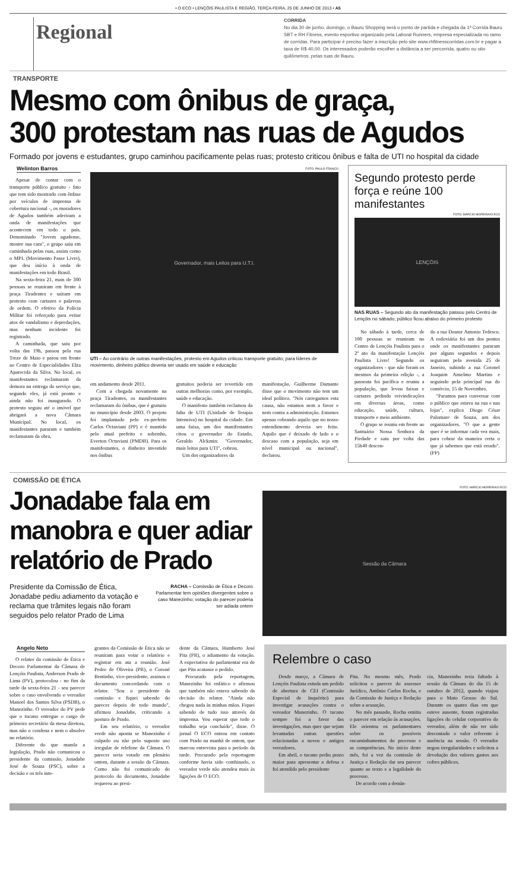• O ECO • LENÇÓIS PAULISTA E REGIÃO, TERÇA-FEIRA, 25 DE JUNHO DE 2013 • A5
Regional
CORRIDA
No dia 30 de junho, domingo, o Bauru Shopping será o ponto de partida e chegada da 1ª Corrida Bauru SBT e RH Fitness, evento esportivo organizado pela Laboral Runners, empresa especializada no ramo de corridas. Para participar é preciso fazer a inscrição pelo site www.rhfitnesscorridas.com.br e pagar a taxa de R$ 40,00. Os interessados poderão escolher a distância a ser percorrida, quatro ou oito quilômetros, pelas ruas de Bauru.
TRANSPORTE
Mesmo com ônibus de graça,
300 protestam nas ruas de Agudos
Formado por jovens e estudantes, grupo caminhou pacificamente pelas ruas; protesto criticou ônibus e falta de UTI no hospital da cidade
Welinton Barros
Apesar de contar com o transporte público gratuito - fato que tem sido mostrado com ênfase por veículos de imprensa de cobertura nacional -, os moradores de Agudos também aderiram a onda de manifestações que acontecem em todo o país. Denominado "Jovem agudense, mostre sua cara", o grupo saiu em caminhada pelas ruas, assim como o MPL (Movimento Passe Livre), que deu início à onda de manifestações em todo Brasil.
Na sexta-feira 21, mais de 300 pessoas se reuniram em frente à praça Tiradentes e saíram em protesto com cartazes e palavras de ordem. O efetivo da Polícia Militar foi reforçado para evitar atos de vandalismo e depredações, mas nenhum incidente foi registrado.
A caminhada, que saiu por volta das 19h, passou pela rua Treze de Maio e parou em frente ao Centro de Especialidades Elza Aparecida da Silva. No local, os manifestantes reclamaram da demora na entrega do serviço que, segundo eles, já está pronto e ainda não foi inaugurado. O protesto seguiu até o imóvel que abrigará a nova Câmara Municipal. No local, os manifestantes pararam e também reclamaram da obra,
FOTO: PAULO FRANCO
Governador, mais Leitos para U.T.I.
UTI – Ao contrário de outras manifestações, protesto em Agudos criticou transporte gratuito; para líderes de movimento, dinheiro público deveria ser usado em saúde e educação
em andamento desde 2011.
Com a chegada novamente na praça Tiradentes, os manifestantes reclamaram do ônibus, que é gratuito no município desde 2003. O projeto foi implantado pelo ex-prefeito Carlos Octaviani (PP) e é mantido pelo atual prefeito e sobrinho, Everton Octaviani (PMDB). Para os manifestantes, o dinheiro investido nos ônibus
gratuitos poderia ser revertido em outras melhorias como, por exemplo, saúde e educação.
O manifesto também reclamou da falta de UTI (Unidade de Terapia Intensiva) no hospital da cidade. Em uma faixa, um dos manifestantes citou o governador do Estado, Geraldo Alckmin: "Governador, mais leitos para UTI", cobrou.
Um dos organizadores da
manifestação, Guilherme Damante disse que o movimento não tem um ideal político. "Nós carregamos esta causa, não estamos nem a favor e nem contra a administração. Estamos apenas cobrando aquilo que no nosso entendimento deveria ser feito. Aquilo que é deixado de lado e o descaso com a população, seja em nível municipal ou nacional", declarou.
Segundo protesto perde força e reúne 100 manifestantes
FOTO: MÁRCIO MOREIRA/O ECO
LENÇÓIS
NAS RUAS – Segundo ato da manifestação passou pelo Centro de Lençóis no sábado; público ficou abaixo do primeiro protesto
No sábado à tarde, cerca de 100 pessoas se reuniram no Centro de Lençóis Paulista para o 2º ato da manifestação Lençóis Paulista Livre! Segundo os organizadores - que não foram os mesmos da primeira edição -, a passeata foi pacífica e reuniu a população, que levou faixas e cartazes pedindo reivindicações em diversas áreas, como educação, saúde, cultura, transporte e meio ambiente.
O grupo se reuniu em frente ao Santuário Nossa Senhora da Piedade e saiu por volta das 15h40 descen-
do a rua Doutor Antonio Tedesco. A rodoviária foi um dos pontos onde os manifestantes pararam por alguns segundos e depois seguiram pela avenida 25 de Janeiro, subindo a rua Coronel Joaquim Anselmo Martins e seguindo pela principal rua do comércio, 15 de Novembro.
"Paramos para conversar com o público que estava na rua e nas lojas", explica Diogo César Palomare de Souza, um dos organizadores. "O que a gente quer é se informar cada vez mais, para cobrar da maneira certa o que já sabemos que está errado". (PP)
COMISSÃO DE ÉTICA
Jonadabe fala em manobra e quer adiar relatório de Prado
Presidente da Comissão de Ética, Jonadabe pediu adiamento da votação e reclama que trâmites legais não foram seguidos pelo relator Prado de Lima
RACHA – Comissão de Ética e Decoro Parlamentar tem opiniões divergentes sobre o caso Manezinho; votação do parecer poderia ser adiada ontem
FOTO: MÁRCIO MOREIRA/O ECO
Sessão da Câmara
Angelo Neto
O relator da comissão de Ética e Decoro Parlamentar da Câmara de Lençóis Paulista, Anderson Prado de Lima (PV), protocolou - no fim da tarde da sexta-feira 21 - seu parecer sobre o caso envolvendo o vereador Manoel dos Santos Silva (PSDB), o Manezinho. O vereador do PV pede que o tucano entregue o cargo de primeiro secretário da mesa diretora, mas não o condena e nem o absolve no relatório.
Diferente do que manda a legislação, Prado não comunicou o presidente da comissão, Jonadabe José de Souza (PSC), sobre a decisão e os três inte-
grantes da Comissão de Ética não se reuniram para votar o relatório e registrar em ata a reunião. José Pedro de Oliveira (PR), o Coroné Bentinho, vice-presidente, assinou o documento concordando com o relator. "Sou o presidente da comissão e fiquei sabendo do parecer depois de todo mundo", afirmou Jonadabe, criticando a postura de Prado.
Em seu relatório, o vereador verde não aponta se Manezinho é culpado ou não pelo suposto uso irregular de telefone da Câmara. O parecer seria votado em plenário ontem, durante a sessão da Câmara. Como não foi comunicado do protocolo do documento, Jonadabe requereu ao presi-
dente da Câmara, Humberto José Pita (PR), o adiamento da votação. A expectativa do parlamentar era de que Pita acatasse o pedido.
Procurado pela reportagem, Manezinho foi enfático e afirmou que também não estava sabendo da decisão do relator. "Ainda não chegou nada às minhas mãos. Fiquei sabendo de tudo isso através da imprensa. Vou esperar que todo o trabalho seja concluído", disse. O jornal O ECO entrou em contato com Prado na manhã de ontem, que marcou entrevista para o período da tarde. Procurado pela reportagem conforme havia sido combinado, o vereador verde não atendeu mais às ligações de O ECO.
Relembre o caso
Desde março, a Câmara de Lençóis Paulista estuda um pedido de abertura de CEI (Comissão Especial de Inquérito) para investigar acusações contra o vereador Manezinho. O tucano sempre foi a favor das investigações, mas quer que sejam levantadas outras questões relacionadas a novos e antigos vereadores.
Em abril, o tucano pediu prazo maior para apresentar a defesa e foi atendido pelo presidente
Pita. No mesmo mês, Prado solicitou o parecer do assessor Jurídico, Antônio Carlos Rocha, e da Comissão de Justiça e Redação sobre a acusação.
No mês passado, Rocha emitiu o parecer em relação às acusações. Ele orientou os parlamentares sobre os possíveis encaminhamentos do processo e as competências. No início deste mês, foi a vez da comissão de Justiça e Redação dar seu parecer quanto ao texto e a legalidade do processo.
De acordo com a denún-
cia, Manezinho teria faltado à sessão da Câmara do dia 15 de outubro de 2012, quando viajou para o Mato Grosso do Sul. Durante os quatro dias em que esteve ausente, foram registradas ligações do celular corporativo do vereador, além de não ter sido descontado o valor referente à ausência na sessão. O vereador negou irregularidades e solicitou a devolução dos valores gastos aos cofres públicos.